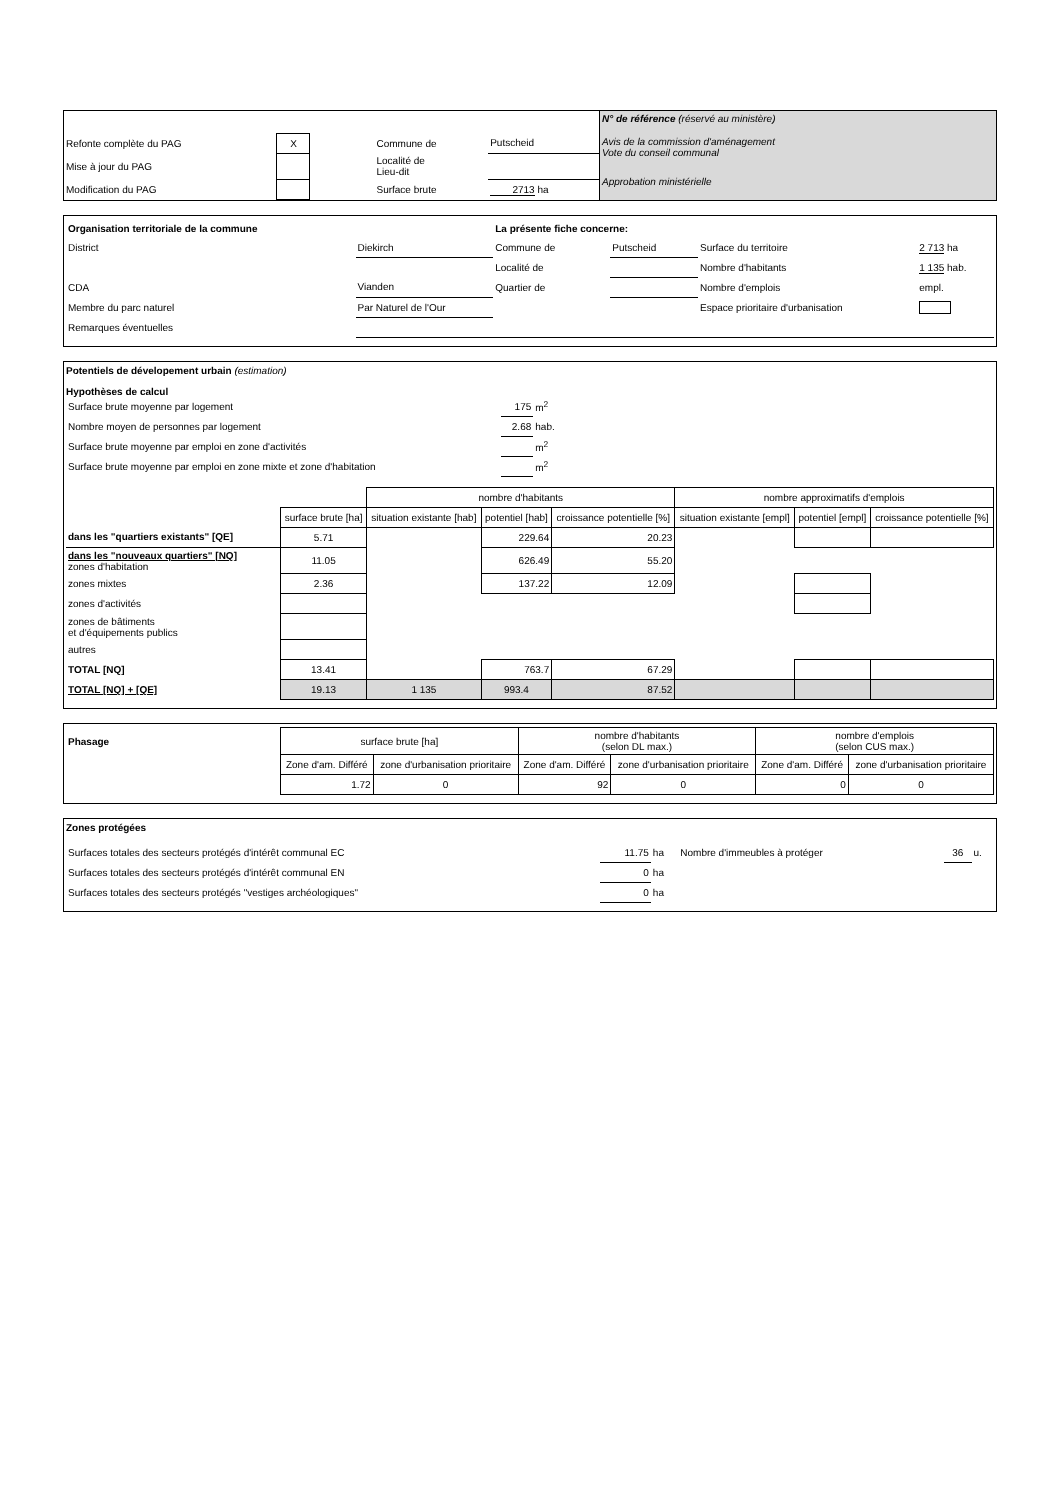| Refonte complète du PAG | X | | Commune de | Putscheid |
| Mise à jour du PAG | | | Localité de Lieu-dit | |
| Modification du PAG | | | Surface brute | 2713 ha |
N° de référence (réservé au ministère)
Avis de la commission d'aménagement
Vote du conseil communal
Approbation ministérielle
| Organisation territoriale de la commune | | La présente fiche concerne: | | | |
| District | Diekirch | Commune de | Putscheid | Surface du territoire | 2 713 ha |
| | | Localité de | | Nombre d'habitants | 1 135 hab. |
| CDA | Vianden | Quartier de | | Nombre d'emplois | empl. |
| Membre du parc naturel | Par Naturel de l'Our | | | Espace prioritaire d'urbanisation | |
| Remarques éventuelles | | | | | |
Potentiels de dévelopement urbain (estimation)
Hypothèses de calcul
| Surface brute moyenne par logement | 175 | m<sup>2</sup> |
| Nombre moyen de personnes par logement | 2.68 | hab. |
| Surface brute moyenne par emploi en zone d'activités | | m<sup>2</sup> |
| Surface brute moyenne par emploi en zone mixte et zone d'habitation | | m<sup>2</sup> |
| | | nombre d'habitants | | | nombre approximatifs d'emplois | | |
| | surface brute [ha] | situation existante [hab] | potentiel [hab] | croissance potentielle [%] | situation existante [empl] | potentiel [empl] | croissance potentielle [%] |
| dans les "quartiers existants" [QE] | 5.71 | | 229.64 | 20.23 | | | |
| dans les "nouveaux quartiers" [NQ] zones d'habitation | 11.05 | | 626.49 | 55.20 | | | |
| zones mixtes | 2.36 | | 137.22 | 12.09 | | | |
| zones d'activités | | | | | | | |
| zones de bâtiments et d'équipements publics | | | | | | | |
| autres | | | | | | | |
| TOTAL [NQ] | 13.41 | | 763.7 | 67.29 | | | |
| TOTAL [NQ] + [QE] | 19.13 | 1 135 | 993.4 | 87.52 | | | |
| Phasage | surface brute [ha] | | nombre d'habitants (selon DL max.) | | nombre d'emplois (selon CUS max.) | |
| | Zone d'am. Différé | zone d'urbanisation prioritaire | Zone d'am. Différé | zone d'urbanisation prioritaire | Zone d'am. Différé | zone d'urbanisation prioritaire |
| | 1.72 | 0 | 92 | 0 | 0 | 0 |
Zones protégées
| Surfaces totales des secteurs protégés d'intérêt communal EC | 11.75 | ha | Nombre d'immeubles à protéger | 36 | u. |
| Surfaces totales des secteurs protégés d'intérêt communal EN | 0 | ha | | | |
| Surfaces totales des secteurs protégés "vestiges archéologiques" | 0 | ha | | | |